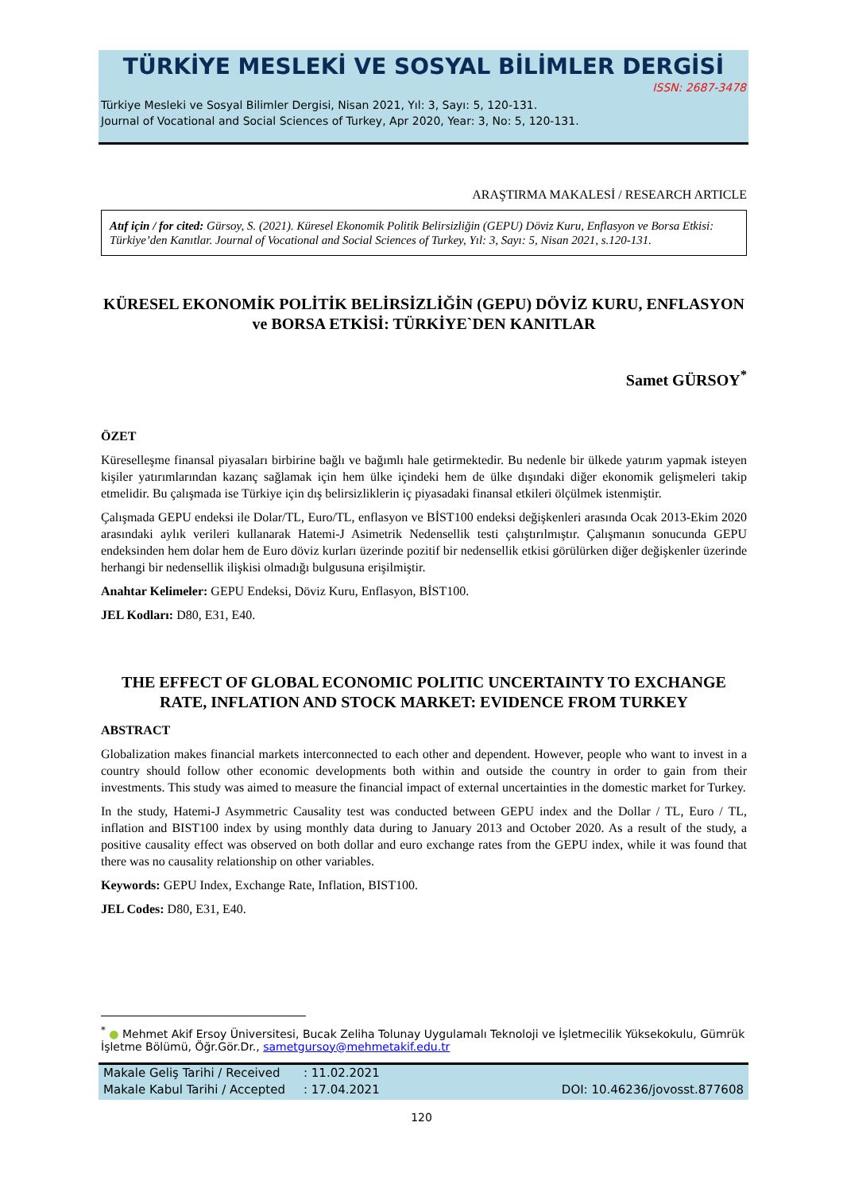TÜRKİYE MESLEKİ VE SOSYAL BİLİMLER DERGİSİ
ISSN: 2687-3478
Türkiye Mesleki ve Sosyal Bilimler Dergisi, Nisan 2021, Yıl: 3, Sayı: 5, 120-131.
Journal of Vocational and Social Sciences of Turkey, Apr 2020, Year: 3, No: 5, 120-131.
ARAŞTIRMA MAKALESİ / RESEARCH ARTICLE
Atıf için / for cited: Gürsoy, S. (2021). Küresel Ekonomik Politik Belirsizliğin (GEPU) Döviz Kuru, Enflasyon ve Borsa Etkisi: Türkiye’den Kanıtlar. Journal of Vocational and Social Sciences of Turkey, Yıl: 3, Sayı: 5, Nisan 2021, s.120-131.
KÜRESEL EKONOMİK POLİTİK BELİRSİZLİĞİN (GEPU) DÖVİZ KURU, ENFLASYON ve BORSA ETKİSİ: TÜRKİYE`DEN KANITLAR
Samet GÜRSOY<sup>*</sup>
ÖZET
Küreselleşme finansal piyasaları birbirine bağlı ve bağımlı hale getirmektedir. Bu nedenle bir ülkede yatırım yapmak isteyen kişiler yatırımlarından kazanç sağlamak için hem ülke içindeki hem de ülke dışındaki diğer ekonomik gelişmeleri takip etmelidir. Bu çalışmada ise Türkiye için dış belirsizliklerin iç piyasadaki finansal etkileri ölçülmek istenmiştir.
Çalışmada GEPU endeksi ile Dolar/TL, Euro/TL, enflasyon ve BİST100 endeksi değişkenleri arasında Ocak 2013-Ekim 2020 arasındaki aylık verileri kullanarak Hatemi-J Asimetrik Nedensellik testi çalıştırılmıştır. Çalışmanın sonucunda GEPU endeksinden hem dolar hem de Euro döviz kurları üzerinde pozitif bir nedensellik etkisi görülürken diğer değişkenler üzerinde herhangi bir nedensellik ilişkisi olmadığı bulgusuna erişilmiştir.
Anahtar Kelimeler: GEPU Endeksi, Döviz Kuru, Enflasyon, BİST100.
JEL Kodları: D80, E31, E40.
THE EFFECT OF GLOBAL ECONOMIC POLITIC UNCERTAINTY TO EXCHANGE RATE, INFLATION AND STOCK MARKET: EVIDENCE FROM TURKEY
ABSTRACT
Globalization makes financial markets interconnected to each other and dependent. However, people who want to invest in a country should follow other economic developments both within and outside the country in order to gain from their investments. This study was aimed to measure the financial impact of external uncertainties in the domestic market for Turkey.
In the study, Hatemi-J Asymmetric Causality test was conducted between GEPU index and the Dollar / TL, Euro / TL, inflation and BIST100 index by using monthly data during to January 2013 and October 2020. As a result of the study, a positive causality effect was observed on both dollar and euro exchange rates from the GEPU index, while it was found that there was no causality relationship on other variables.
Keywords: GEPU Index, Exchange Rate, Inflation, BIST100.
JEL Codes: D80, E31, E40.
<sup>*</sup> ● Mehmet Akif Ersoy Üniversitesi, Bucak Zeliha Tolunay Uygulamalı Teknoloji ve İşletmecilik Yüksekokulu, Gümrük İşletme Bölümü, Öğr.Gör.Dr., sametgursoy@mehmetakif.edu.tr
Makale Geliş Tarihi / Received: 11.02.2021
Makale Kabul Tarihi / Accepted: 17.04.2021 DOI: 10.46236/jovosst.877608
120